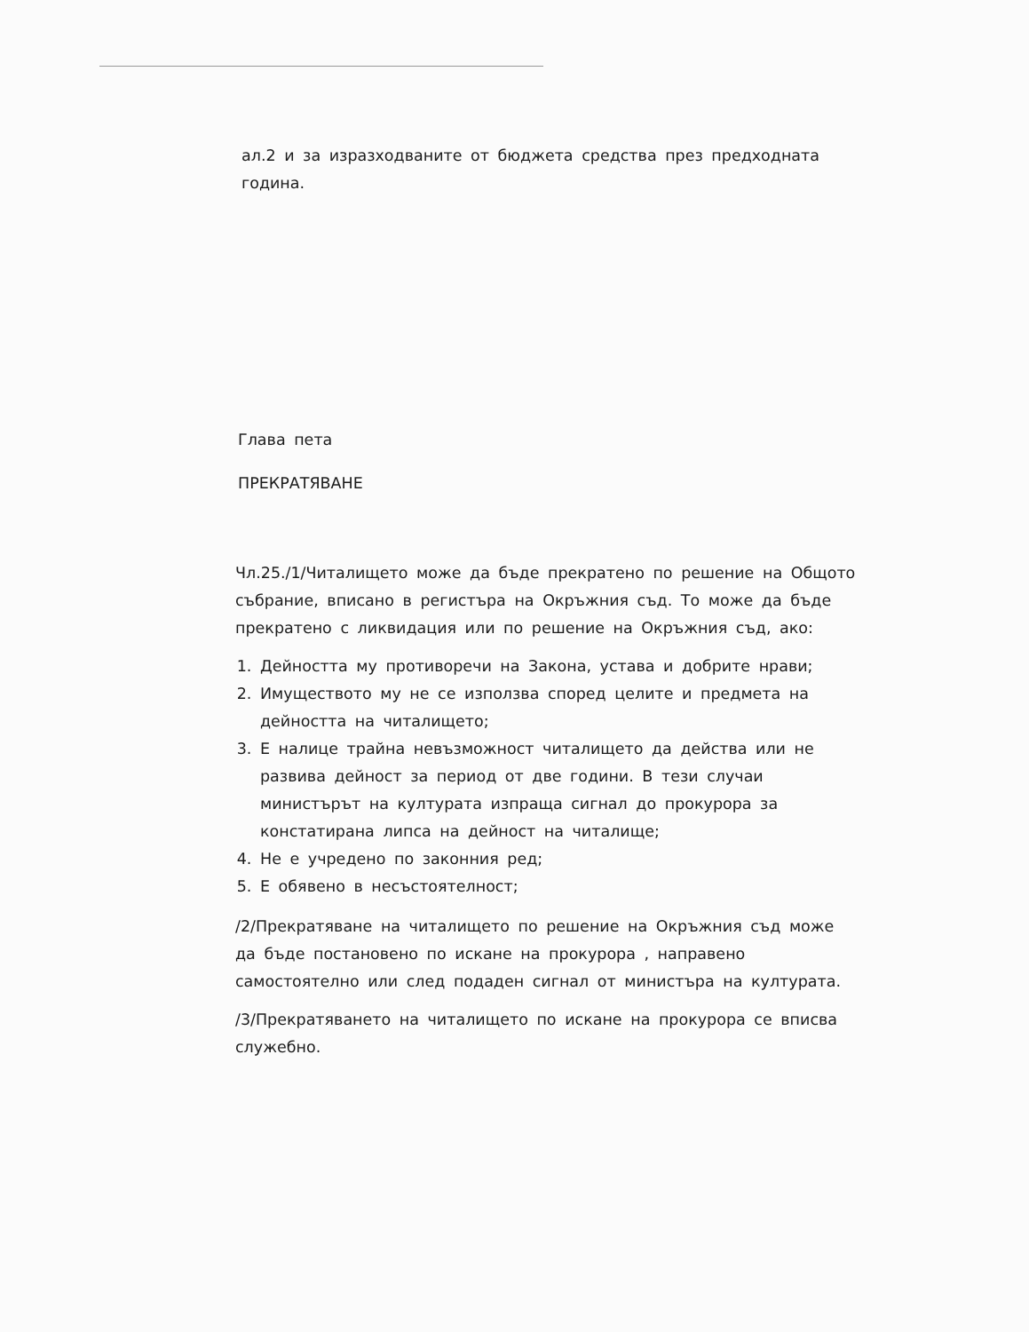ал.2 и за изразходваните от бюджета средства през предходната година.
Глава пета
ПРЕКРАТЯВАНЕ
Чл.25./1/Читалището може да бъде прекратено по решение на Общото събрание, вписано в регистъра на Окръжния съд. То може да бъде прекратено с ликвидация или по решение на Окръжния съд, ако:
1. Дейността му противоречи на Закона, устава и добрите нрави;
2. Имуществото му не се използва според целите и предмета на дейността на читалището;
3. Е налице трайна невъзможност читалището да действа или не развива дейност за период от две години. В тези случаи министърът на културата изпраща сигнал до прокурора за констатирана липса на дейност на читалище;
4. Не е учредено по законния ред;
5. Е обявено в несъстоятелност;
/2/Прекратяване на читалището по решение на Окръжния съд може да бъде постановено по искане на прокурора , направено самостоятелно или след подаден сигнал от министъра на културата.
/3/Прекратяването на читалището по искане на прокурора се вписва служебно.